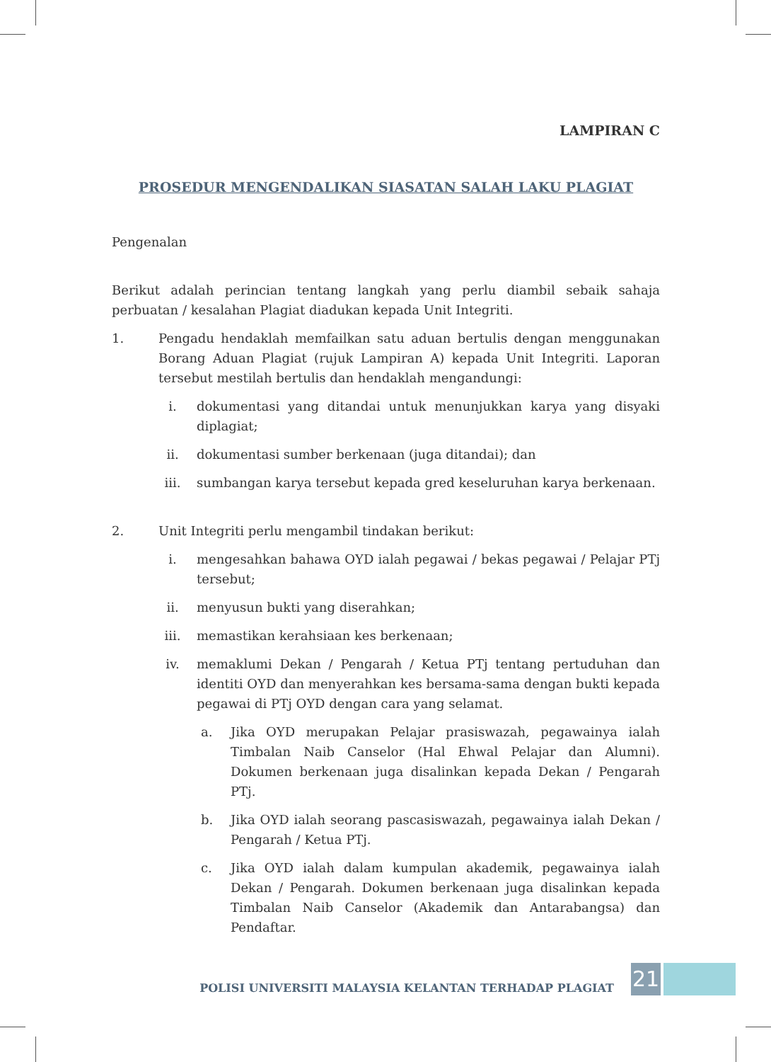LAMPIRAN C
PROSEDUR MENGENDALIKAN SIASATAN SALAH LAKU PLAGIAT
Pengenalan
Berikut adalah perincian tentang langkah yang perlu diambil sebaik sahaja perbuatan / kesalahan Plagiat diadukan kepada Unit Integriti.
1. Pengadu hendaklah memfailkan satu aduan bertulis dengan menggunakan Borang Aduan Plagiat (rujuk Lampiran A) kepada Unit Integriti. Laporan tersebut mestilah bertulis dan hendaklah mengandungi:
i. dokumentasi yang ditandai untuk menunjukkan karya yang disyaki diplagiat;
ii. dokumentasi sumber berkenaan (juga ditandai); dan
iii. sumbangan karya tersebut kepada gred keseluruhan karya berkenaan.
2. Unit Integriti perlu mengambil tindakan berikut:
i. mengesahkan bahawa OYD ialah pegawai / bekas pegawai / Pelajar PTj tersebut;
ii. menyusun bukti yang diserahkan;
iii. memastikan kerahsiaan kes berkenaan;
iv. memaklumi Dekan / Pengarah / Ketua PTj tentang pertuduhan dan identiti OYD dan menyerahkan kes bersama-sama dengan bukti kepada pegawai di PTj OYD dengan cara yang selamat.
a. Jika OYD merupakan Pelajar prasiswazah, pegawainya ialah Timbalan Naib Canselor (Hal Ehwal Pelajar dan Alumni). Dokumen berkenaan juga disalinkan kepada Dekan / Pengarah PTj.
b. Jika OYD ialah seorang pascasiswazah, pegawainya ialah Dekan / Pengarah / Ketua PTj.
c. Jika OYD ialah dalam kumpulan akademik, pegawainya ialah Dekan / Pengarah. Dokumen berkenaan juga disalinkan kepada Timbalan Naib Canselor (Akademik dan Antarabangsa) dan Pendaftar.
POLISI UNIVERSITI MALAYSIA KELANTAN TERHADAP PLAGIAT
21